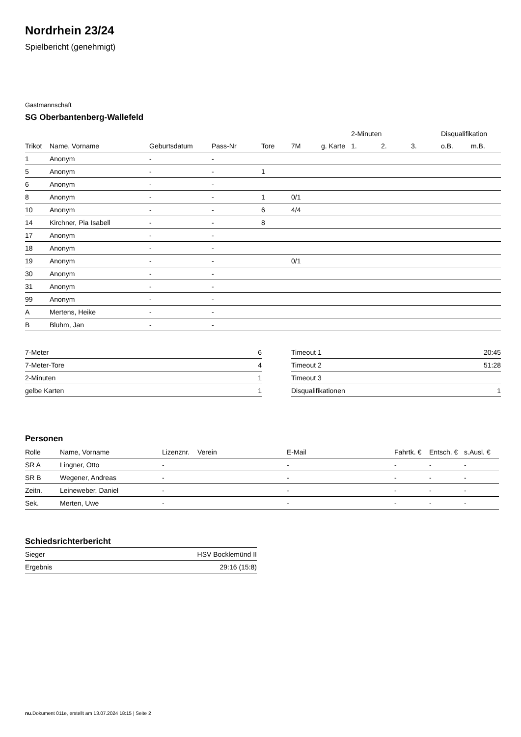Nordrhein 23/24
Spielbericht (genehmigt)
Gastmannschaft
SG Oberbantenberg-Wallefeld
| | | | | | | | 2-Minuten | | | Disqualifikation | |
| --- | --- | --- | --- | --- | --- | --- | --- | --- | --- | --- | --- |
| Trikot | Name, Vorname | Geburtsdatum | Pass-Nr | Tore | 7M | g. Karte | 1. | 2. | 3. | o.B. | m.B. |
| 1 | Anonym | - | - | | | | | | | | |
| 5 | Anonym | - | - | 1 | | | | | | | |
| 6 | Anonym | - | - | | | | | | | | |
| 8 | Anonym | - | - | 1 | 0/1 | | | | | | |
| 10 | Anonym | - | - | 6 | 4/4 | | | | | | |
| 14 | Kirchner, Pia Isabell | - | - | 8 | | | | | | | |
| 17 | Anonym | - | - | | | | | | | | |
| 18 | Anonym | - | - | | | | | | | | |
| 19 | Anonym | - | - | | 0/1 | | | | | | |
| 30 | Anonym | - | - | | | | | | | | |
| 31 | Anonym | - | - | | | | | | | | |
| 99 | Anonym | - | - | | | | | | | | |
| A | Mertens, Heike | - | - | | | | | | | | |
| B | Bluhm, Jan | - | - | | | | | | | | |
| 7-Meter | 6 |
| 7-Meter-Tore | 4 |
| 2-Minuten | 1 |
| gelbe Karten | 1 |
| Timeout 1 | 20:45 |
| Timeout 2 | 51:28 |
| Timeout 3 | |
| Disqualifikationen | 1 |
Personen
| Rolle | Name, Vorname | Lizenznr. | Verein | E-Mail | Fahrtk. € | Entsch. € | s.Ausl. € |
| --- | --- | --- | --- | --- | --- | --- | --- |
| SR A | Lingner, Otto | - | | - | - | - | - |
| SR B | Wegener, Andreas | - | | - | - | - | - |
| Zeitn. | Leineweber, Daniel | - | | - | - | - | - |
| Sek. | Merten, Uwe | - | | - | - | - | - |
Schiedsrichterbericht
| Sieger | HSV Bocklemünd II |
| Ergebnis | 29:16 (15:8) |
nu.Dokument 011e, erstellt am 13.07.2024 18:15 | Seite 2